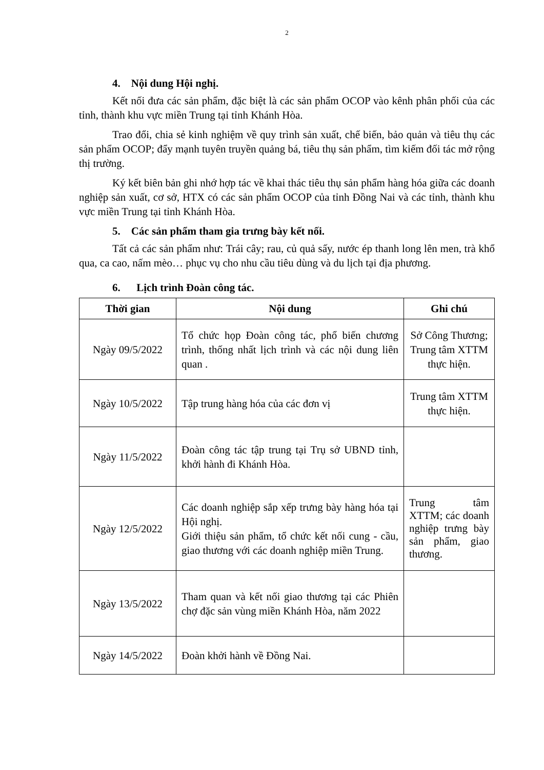2
4. Nội dung Hội nghị.
Kết nối đưa các sản phẩm, đặc biệt là các sản phẩm OCOP vào kênh phân phối của các tỉnh, thành khu vực miền Trung tại tỉnh Khánh Hòa.
Trao đổi, chia sẻ kinh nghiệm về quy trình sản xuất, chế biến, bảo quản và tiêu thụ các sản phẩm OCOP; đẩy mạnh tuyên truyền quảng bá, tiêu thụ sản phẩm, tìm kiếm đối tác mở rộng thị trường.
Ký kết biên bản ghi nhớ hợp tác về khai thác tiêu thụ sản phẩm hàng hóa giữa các doanh nghiệp sản xuất, cơ sở, HTX có các sản phẩm OCOP của tỉnh Đồng Nai và các tỉnh, thành khu vực miền Trung tại tỉnh Khánh Hòa.
5. Các sản phẩm tham gia trưng bày kết nối.
Tất cả các sản phẩm như: Trái cây; rau, củ quả sấy, nước ép thanh long lên men, trà khổ qua, ca cao, nấm mèo… phục vụ cho nhu cầu tiêu dùng và du lịch tại địa phương.
6. Lịch trình Đoàn công tác.
| Thời gian | Nội dung | Ghi chú |
| --- | --- | --- |
| Ngày 09/5/2022 | Tổ chức họp Đoàn công tác, phổ biến chương trình, thống nhất lịch trình và các nội dung liên quan . | Sở Công Thương; Trung tâm XTTM thực hiện. |
| Ngày 10/5/2022 | Tập trung hàng hóa của các đơn vị | Trung tâm XTTM thực hiện. |
| Ngày 11/5/2022 | Đoàn công tác tập trung tại Trụ sở UBND tỉnh, khởi hành đi Khánh Hòa. | |
| Ngày 12/5/2022 | Các doanh nghiệp sắp xếp trưng bày hàng hóa tại Hội nghị. Giới thiệu sản phẩm, tổ chức kết nối cung - cầu, giao thương với các doanh nghiệp miền Trung. | Trung tâm XTTM; các doanh nghiệp trưng bày sản phẩm, giao thương. |
| Ngày 13/5/2022 | Tham quan và kết nối giao thương tại các Phiên chợ đặc sản vùng miền Khánh Hòa, năm 2022 | |
| Ngày 14/5/2022 | Đoàn khởi hành về Đồng Nai. | |